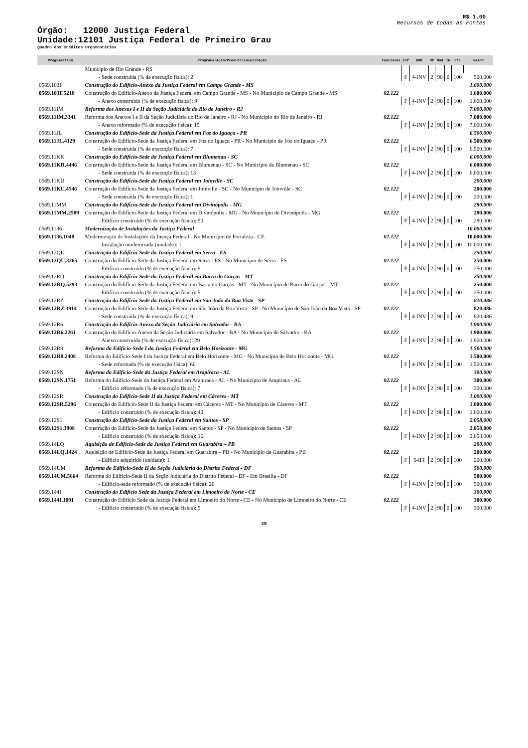R$ 1,00
Recursos de todas as Fontes
Órgão: 12000 Justiça Federal
Unidade:12101 Justiça Federal de Primeiro Grau
Quadro dos Créditos Orçamentários
| Programática | Programa/Ação/Produto/Localização | Funcional | Esf | GND | RP | Mod | IU | Fte | Valor |
| --- | --- | --- | --- | --- | --- | --- | --- | --- | --- |
| | Município de Rio Grande - RS | | | | | | | | |
| | - Sede construída (% de execução física): 2 | | F | 4-INV | 2 | 90 | 0 | 100 | 500.000 |
| 0569.103F | Construção do Edifício-Anexo da Justiça Federal em Campo Grande - MS | | | | | | | | 1.600.000 |
| 0569.103F.5218 | Construção do Edifício-Anexo da Justiça Federal em Campo Grande - MS - No Município de Campo Grande - MS | 02.122 | | | | | | | 1.600.000 |
| | - Anexo construído (% de execução física): 9 | | F | 4-INV | 2 | 90 | 0 | 100 | 1.600.000 |
| 0569.11IM | Reforma dos Anexos I e II da Seção Judiciária do Rio de Janeiro - RJ | | | | | | | | 7.000.000 |
| 0569.11IM.3341 | Reforma dos Anexos I e II da Seção Judiciária do Rio de Janeiro - RJ - No Município do Rio de Janeiro - RJ | 02.122 | | | | | | | 7.000.000 |
| | - Anexo reformado (% de execução física): 19 | | F | 4-INV | 2 | 90 | 0 | 100 | 7.000.000 |
| 0569.11JL | Construção do Edifício-Sede da Justiça Federal em Foz do Iguaçu - PR | | | | | | | | 6.500.000 |
| 0569.11JL.4129 | Construção do Edifício-Sede da Justiça Federal em Foz do Iguaçu - PR - No Município de Foz do Iguaçu - PR | 02.122 | | | | | | | 6.500.000 |
| | - Sede construída (% de execução física): 7 | | F | 4-INV | 2 | 90 | 0 | 100 | 6.500.000 |
| 0569.11KR | Construção do Edifício-Sede da Justiça Federal em Blumenau - SC | | | | | | | | 6.000.000 |
| 0569.11KR.4446 | Construção do Edifício-Sede da Justiça Federal em Blumenau - SC - No Município de Blumenau - SC | 02.122 | | | | | | | 6.000.000 |
| | - Sede construída (% de execução física): 13 | | F | 4-INV | 2 | 90 | 0 | 100 | 6.000.000 |
| 0569.11KU | Construção do Edifício-Sede da Justiça Federal em Joinville - SC | | | | | | | | 200.000 |
| 0569.11KU.4546 | Construção do Edifício-Sede da Justiça Federal em Joinville - SC - No Município de Joinville - SC | 02.122 | | | | | | | 200.000 |
| | - Sede construída (% de execução física): 1 | | F | 4-INV | 2 | 90 | 0 | 100 | 200.000 |
| 0569.11MM | Construção do Edifício-Sede da Justiça Federal em Divinópolis - MG | | | | | | | | 280.000 |
| 0569.11MM.2589 | Construção do Edifício-Sede da Justiça Federal em Divinópolis - MG - No Município de Divinópolis - MG | 02.122 | | | | | | | 280.000 |
| | - Edifício construído (% de execução física): 50 | | F | 4-INV | 2 | 90 | 0 | 100 | 280.000 |
| 0569.1136 | Modernização de Instalações da Justiça Federal | | | | | | | | 10.000.000 |
| 0569.1136.1048 | Modernização de Instalações da Justiça Federal - No Município de Fortaleza - CE | 02.122 | | | | | | | 10.000.000 |
| | - Instalação modernizada (unidade): 1 | | F | 4-INV | 2 | 90 | 0 | 100 | 10.000.000 |
| 0569.12QU | Construção do Edifício-Sede da Justiça Federal em Serra - ES | | | | | | | | 250.000 |
| 0569.12QU.3265 | Construção do Edifício-Sede da Justiça Federal em Serra - ES - No Município de Serra - ES | 02.122 | | | | | | | 250.000 |
| | - Edifício construído (% de execução física): 5 | | F | 4-INV | 2 | 90 | 0 | 100 | 250.000 |
| 0569.12RQ | Construção do Edifício-Sede da Justiça Federal em Barra do Garças - MT | | | | | | | | 250.000 |
| 0569.12RQ.5293 | Construção do Edifício-Sede da Justiça Federal em Barra do Garças - MT - No Município de Barra do Garças - MT | 02.122 | | | | | | | 250.000 |
| | - Edifício construído (% de execução física): 5 | | F | 4-INV | 2 | 90 | 0 | 100 | 250.000 |
| 0569.12RZ | Construção do Edifício-Sede da Justiça Federal em São João da Boa Vista - SP | | | | | | | | 820.486 |
| 0569.12RZ.3914 | Construção do Edifício-Sede da Justiça Federal em São João da Boa Vista - SP - No Município de São João da Boa Vista - SP | 02.122 | | | | | | | 820.486 |
| | - Sede construída (% de execução física): 9 | | F | 4-INV | 2 | 90 | 0 | 100 | 820.486 |
| 0569.12R6 | Construção do Edifício-Anexo da Seção Judiciária em Salvador - BA | | | | | | | | 1.900.000 |
| 0569.12R6.2261 | Construção do Edifício-Anexo da Seção Judiciária em Salvador - BA - No Município de Salvador - BA | 02.122 | | | | | | | 1.900.000 |
| | - Anexo construído (% de execução física): 29 | | F | 4-INV | 2 | 90 | 0 | 100 | 1.900.000 |
| 0569.12R8 | Reforma do Edifício-Sede I da Justiça Federal em Belo Horizonte - MG | | | | | | | | 1.500.000 |
| 0569.12R8.2408 | Reforma do Edifício-Sede I da Justiça Federal em Belo Horizonte - MG - No Município de Belo Horizonte - MG | 02.122 | | | | | | | 1.500.000 |
| | - Sede reformada (% de execução física): 60 | | F | 4-INV | 2 | 90 | 0 | 100 | 1.500.000 |
| 0569.12SN | Reforma do Edifício-Sede da Justiça Federal em Arapiraca - AL | | | | | | | | 300.000 |
| 0569.12SN.1751 | Reforma do Edifício-Sede da Justiça Federal em Arapiraca - AL - No Município de Arapiraca - AL | 02.122 | | | | | | | 300.000 |
| | - Edifício reformado (% de execução física): 7 | | F | 4-INV | 2 | 90 | 0 | 100 | 300.000 |
| 0569.12SR | Construção do Edifício-Sede II da Justiça Federal em Cáceres - MT | | | | | | | | 1.000.000 |
| 0569.12SR.5296 | Construção do Edifício-Sede II da Justiça Federal em Cáceres - MT - No Município de Cáceres - MT | 02.122 | | | | | | | 1.000.000 |
| | - Edifício construído (% de execução física): 40 | | F | 4-INV | 2 | 90 | 0 | 100 | 1.000.000 |
| 0569.12S1 | Construção do Edifício-Sede da Justiça Federal em Santos - SP | | | | | | | | 2.058.000 |
| 0569.12S1.3908 | Construção do Edifício-Sede da Justiça Federal em Santos - SP - No Município de Santos - SP | 02.122 | | | | | | | 2.058.000 |
| | - Edifício construído (% de execução física): 16 | | F | 4-INV | 2 | 90 | 0 | 100 | 2.058.000 |
| 0569.14LQ | Aquisição de Edifício-Sede da Justiça Federal em Guarabira – PB | | | | | | | | 200.000 |
| 0569.14LQ.1424 | Aquisição de Edifício-Sede da Justiça Federal em Guarabira – PB - No Município de Guarabira - PB | 02.122 | | | | | | | 200.000 |
| | - Edifício adquirido (unidade): 1 | | F | 5-IFI | 2 | 90 | 0 | 100 | 200.000 |
| 0569.14UM | Reforma do Edifício-Sede II da Seção Judiciária do Distrito Federal - DF | | | | | | | | 500.000 |
| 0569.14UM.5664 | Reforma do Edifício-Sede II da Seção Judiciária do Distrito Federal - DF - Em Brasília - DF | 02.122 | | | | | | | 500.000 |
| | - Edifício-sede reformado (% de execução física): 20 | | F | 4-INV | 2 | 90 | 0 | 100 | 500.000 |
| 0569.144I | Construção do Edifício Sede da Justiça Federal em Limoeiro do Norte - CE | | | | | | | | 300.000 |
| 0569.144I.1091 | Construção do Edifício Sede da Justiça Federal em Limoeiro do Norte - CE - No Município de Limoeiro do Norte - CE | 02.122 | | | | | | | 300.000 |
| | - Edifício construído (% de execução física): 5 | | F | 4-INV | 2 | 90 | 0 | 100 | 300.000 |
25